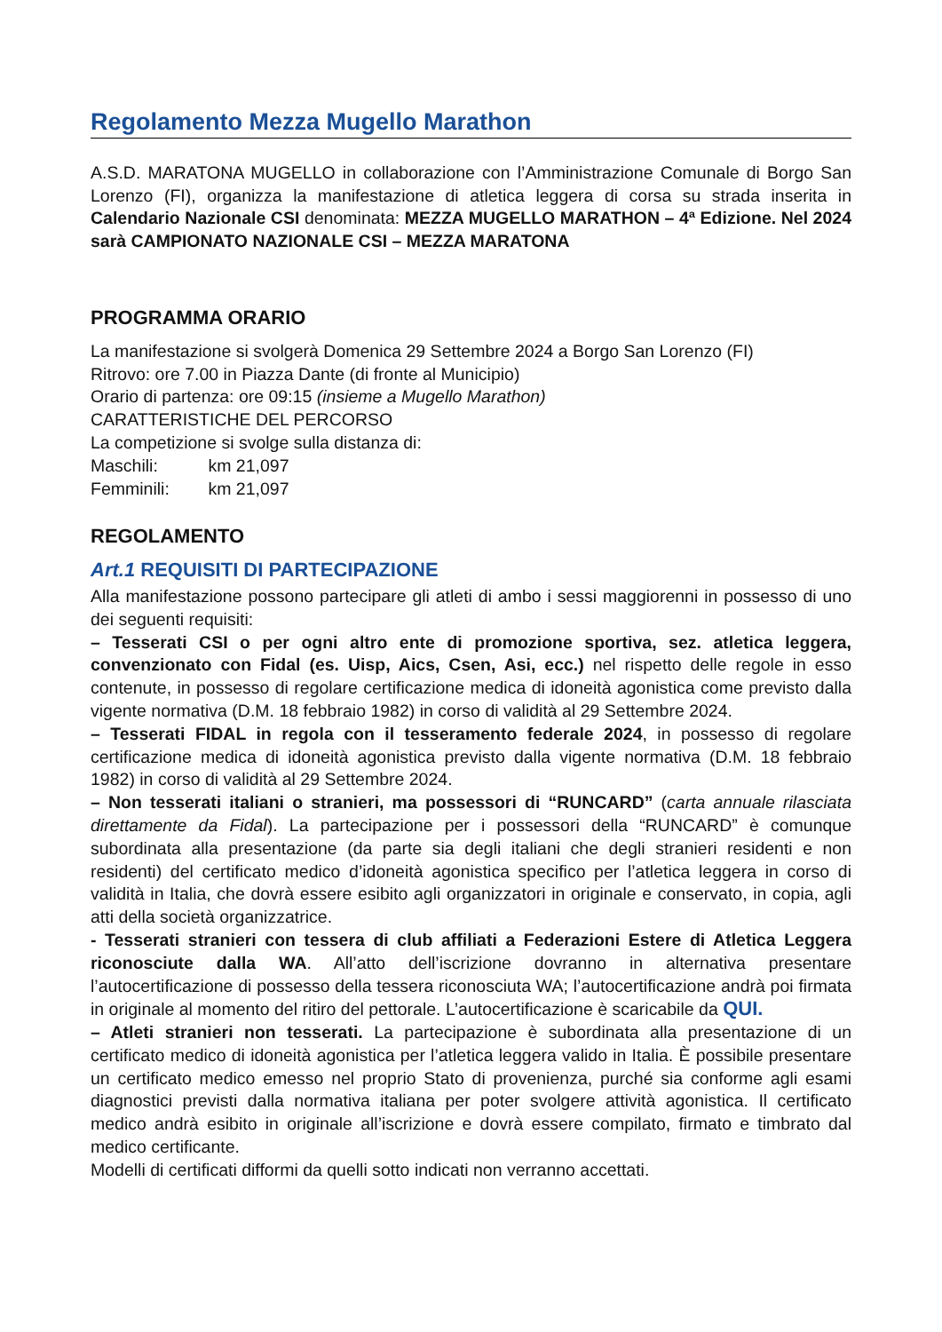Regolamento Mezza Mugello Marathon
A.S.D. MARATONA MUGELLO in collaborazione con l’Amministrazione Comunale di Borgo San Lorenzo (FI), organizza la manifestazione di atletica leggera di corsa su strada inserita in Calendario Nazionale CSI denominata: MEZZA MUGELLO MARATHON – 4ª Edizione. Nel 2024 sarà CAMPIONATO NAZIONALE CSI – MEZZA MARATONA
PROGRAMMA ORARIO
La manifestazione si svolgerà Domenica 29 Settembre 2024 a Borgo San Lorenzo (FI)
Ritrovo: ore 7.00 in Piazza Dante (di fronte al Municipio)
Orario di partenza: ore 09:15 (insieme a Mugello Marathon)
CARATTERISTICHE DEL PERCORSO
La competizione si svolge sulla distanza di:
Maschili: km 21,097
Femminili: km 21,097
REGOLAMENTO
Art.1 REQUISITI DI PARTECIPAZIONE
Alla manifestazione possono partecipare gli atleti di ambo i sessi maggiorenni in possesso di uno dei seguenti requisiti:
– Tesserati CSI o per ogni altro ente di promozione sportiva, sez. atletica leggera, convenzionato con Fidal (es. Uisp, Aics, Csen, Asi, ecc.) nel rispetto delle regole in esso contenute, in possesso di regolare certificazione medica di idoneità agonistica come previsto dalla vigente normativa (D.M. 18 febbraio 1982) in corso di validità al 29 Settembre 2024.
– Tesserati FIDAL in regola con il tesseramento federale 2024, in possesso di regolare certificazione medica di idoneità agonistica previsto dalla vigente normativa (D.M. 18 febbraio 1982) in corso di validità al 29 Settembre 2024.
– Non tesserati italiani o stranieri, ma possessori di “RUNCARD” (carta annuale rilasciata direttamente da Fidal). La partecipazione per i possessori della “RUNCARD” è comunque subordinata alla presentazione (da parte sia degli italiani che degli stranieri residenti e non residenti) del certificato medico d’idoneità agonistica specifico per l’atletica leggera in corso di validità in Italia, che dovrà essere esibito agli organizzatori in originale e conservato, in copia, agli atti della società organizzatrice.
- Tesserati stranieri con tessera di club affiliati a Federazioni Estere di Atletica Leggera riconosciute dalla WA. All’atto dell’iscrizione dovranno in alternativa presentare l’autocertificazione di possesso della tessera riconosciuta WA; l’autocertificazione andrà poi firmata in originale al momento del ritiro del pettorale. L’autocertificazione è scaricabile da QUI.
– Atleti stranieri non tesserati. La partecipazione è subordinata alla presentazione di un certificato medico di idoneità agonistica per l’atletica leggera valido in Italia. È possibile presentare un certificato medico emesso nel proprio Stato di provenienza, purché sia conforme agli esami diagnostici previsti dalla normativa italiana per poter svolgere attività agonistica. Il certificato medico andrà esibito in originale all’iscrizione e dovrà essere compilato, firmato e timbrato dal medico certificante.
Modelli di certificati difformi da quelli sotto indicati non verranno accettati.